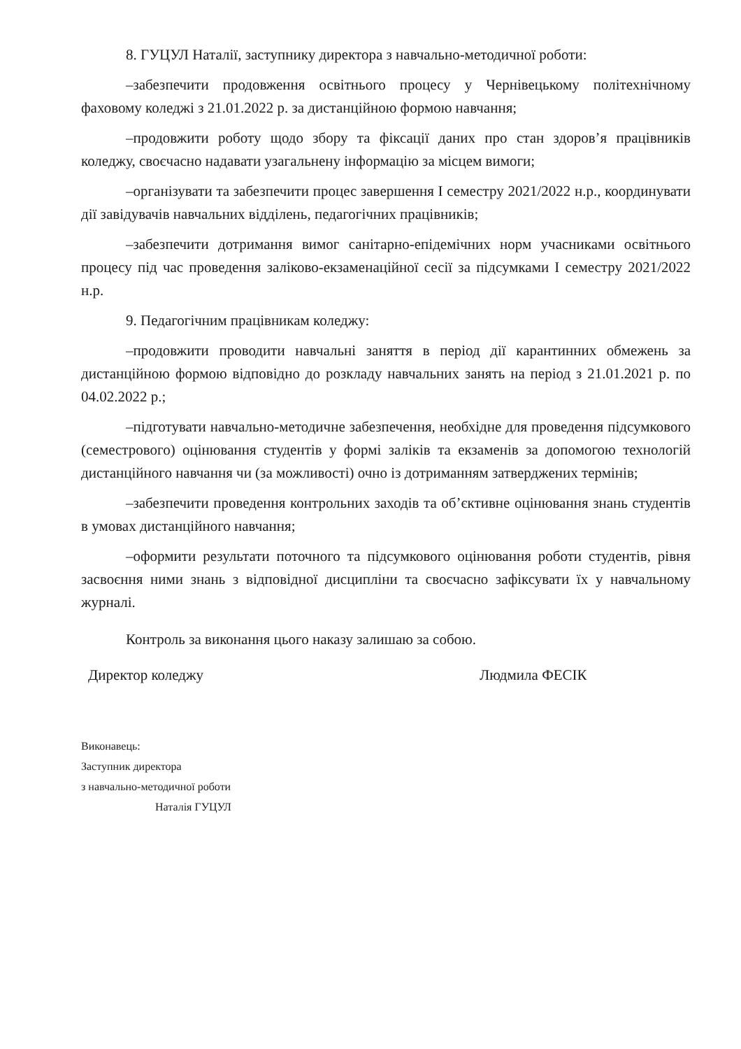8. ГУЦУЛ Наталії, заступнику директора з навчально-методичної роботи:
–забезпечити продовження освітнього процесу у Чернівецькому політехнічному фаховому коледжі з 21.01.2022 р. за дистанційною формою навчання;
–продовжити роботу щодо збору та фіксації даних про стан здоров’я працівників коледжу, своєчасно надавати узагальнену інформацію за місцем вимоги;
–організувати та забезпечити процес завершення І семестру 2021/2022 н.р., координувати дії завідувачів навчальних відділень, педагогічних працівників;
–забезпечити дотримання вимог санітарно-епідемічних норм учасниками освітнього процесу під час проведення заліково-екзаменаційної сесії за підсумками І семестру 2021/2022 н.р.
9. Педагогічним працівникам коледжу:
–продовжити проводити навчальні заняття в період дії карантинних обмежень за дистанційною формою відповідно до розкладу навчальних занять на період з 21.01.2021 р. по 04.02.2022 р.;
–підготувати навчально-методичне забезпечення, необхідне для проведення підсумкового (семестрового) оцінювання студентів у формі заліків та екзаменів за допомогою технологій дистанційного навчання чи (за можливості) очно із дотриманням затверджених термінів;
–забезпечити проведення контрольних заходів та об’єктивне оцінювання знань студентів в умовах дистанційного навчання;
–оформити результати поточного та підсумкового оцінювання роботи студентів, рівня засвоєння ними знань з відповідної дисципліни та своєчасно зафіксувати їх у навчальному журналі.
Контроль за виконання цього наказу залишаю за собою.
Директор коледжу Людмила ФЕСІК
Виконавець:
Заступник директора
з навчально-методичної роботи
Наталія ГУЦУЛ